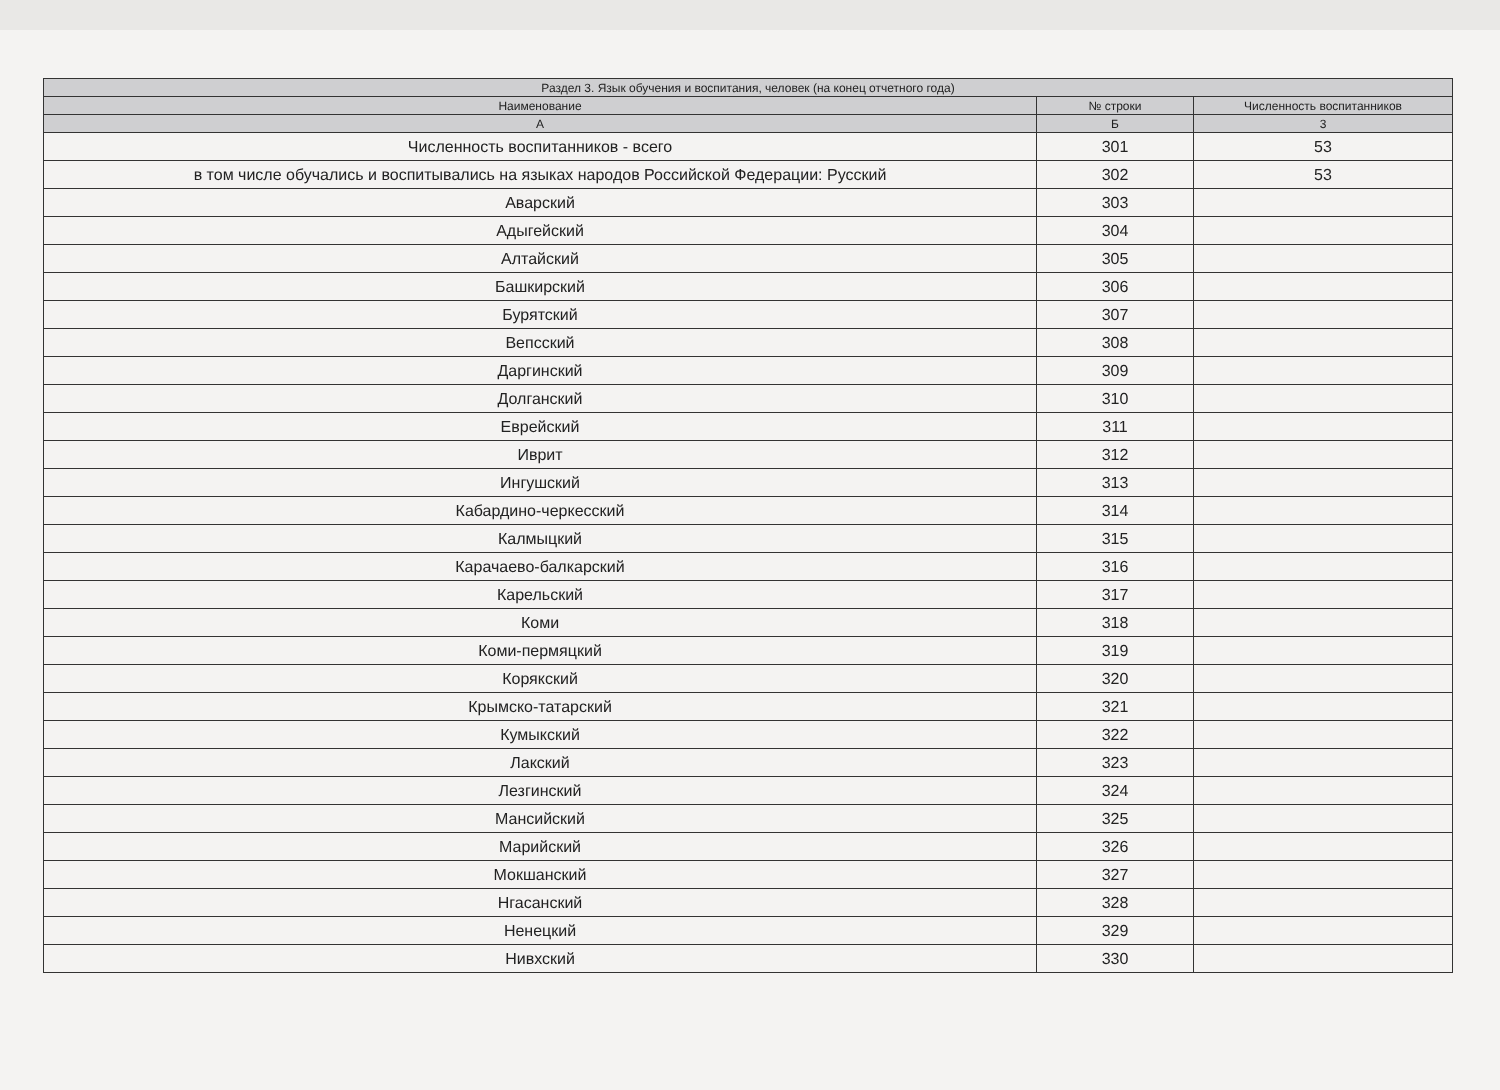| Раздел 3. Язык обучения и воспитания, человек (на конец отчетного года) | | |
| --- | --- | --- |
| Наименование | № строки | Численность воспитанников |
| А | Б | 3 |
| Численность воспитанников - всего | 301 | 53 |
| в том числе обучались и воспитывались на языках народов Российской Федерации: Русский | 302 | 53 |
| Аварский | 303 | |
| Адыгейский | 304 | |
| Алтайский | 305 | |
| Башкирский | 306 | |
| Бурятский | 307 | |
| Вепсский | 308 | |
| Даргинский | 309 | |
| Долганский | 310 | |
| Еврейский | 311 | |
| Иврит | 312 | |
| Ингушский | 313 | |
| Кабардино-черкесский | 314 | |
| Калмыцкий | 315 | |
| Карачаево-балкарский | 316 | |
| Карельский | 317 | |
| Коми | 318 | |
| Коми-пермяцкий | 319 | |
| Корякский | 320 | |
| Крымско-татарский | 321 | |
| Кумыкский | 322 | |
| Лакский | 323 | |
| Лезгинский | 324 | |
| Мансийский | 325 | |
| Марийский | 326 | |
| Мокшанский | 327 | |
| Нгасанский | 328 | |
| Ненецкий | 329 | |
| Нивхский | 330 | |